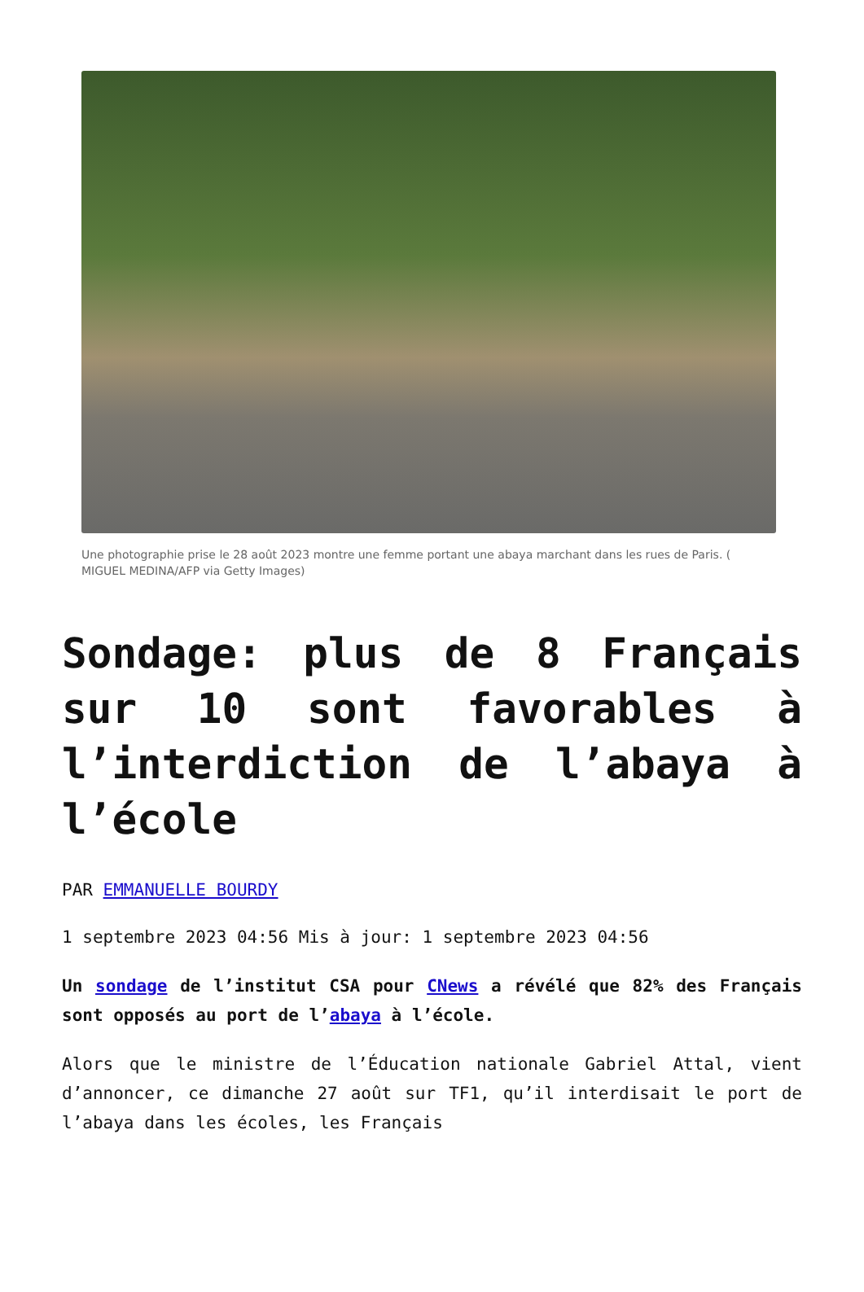Une photographie prise le 28 août 2023 montre une femme portant une abaya marchant dans les rues de Paris. ( MIGUEL MEDINA/AFP via Getty Images)
Sondage: plus de 8 Français sur 10 sont favorables à l’interdiction de l’abaya à l’école
PAR EMMANUELLE BOURDY
1 septembre 2023 04:56 Mis à jour: 1 septembre 2023 04:56
Un sondage de l’institut CSA pour CNews a révélé que 82% des Français sont opposés au port de l’abaya à l’école.
Alors que le ministre de l’Éducation nationale Gabriel Attal, vient d’annoncer, ce dimanche 27 août sur TF1, qu’il interdisait le port de l’abaya dans les écoles, les Français